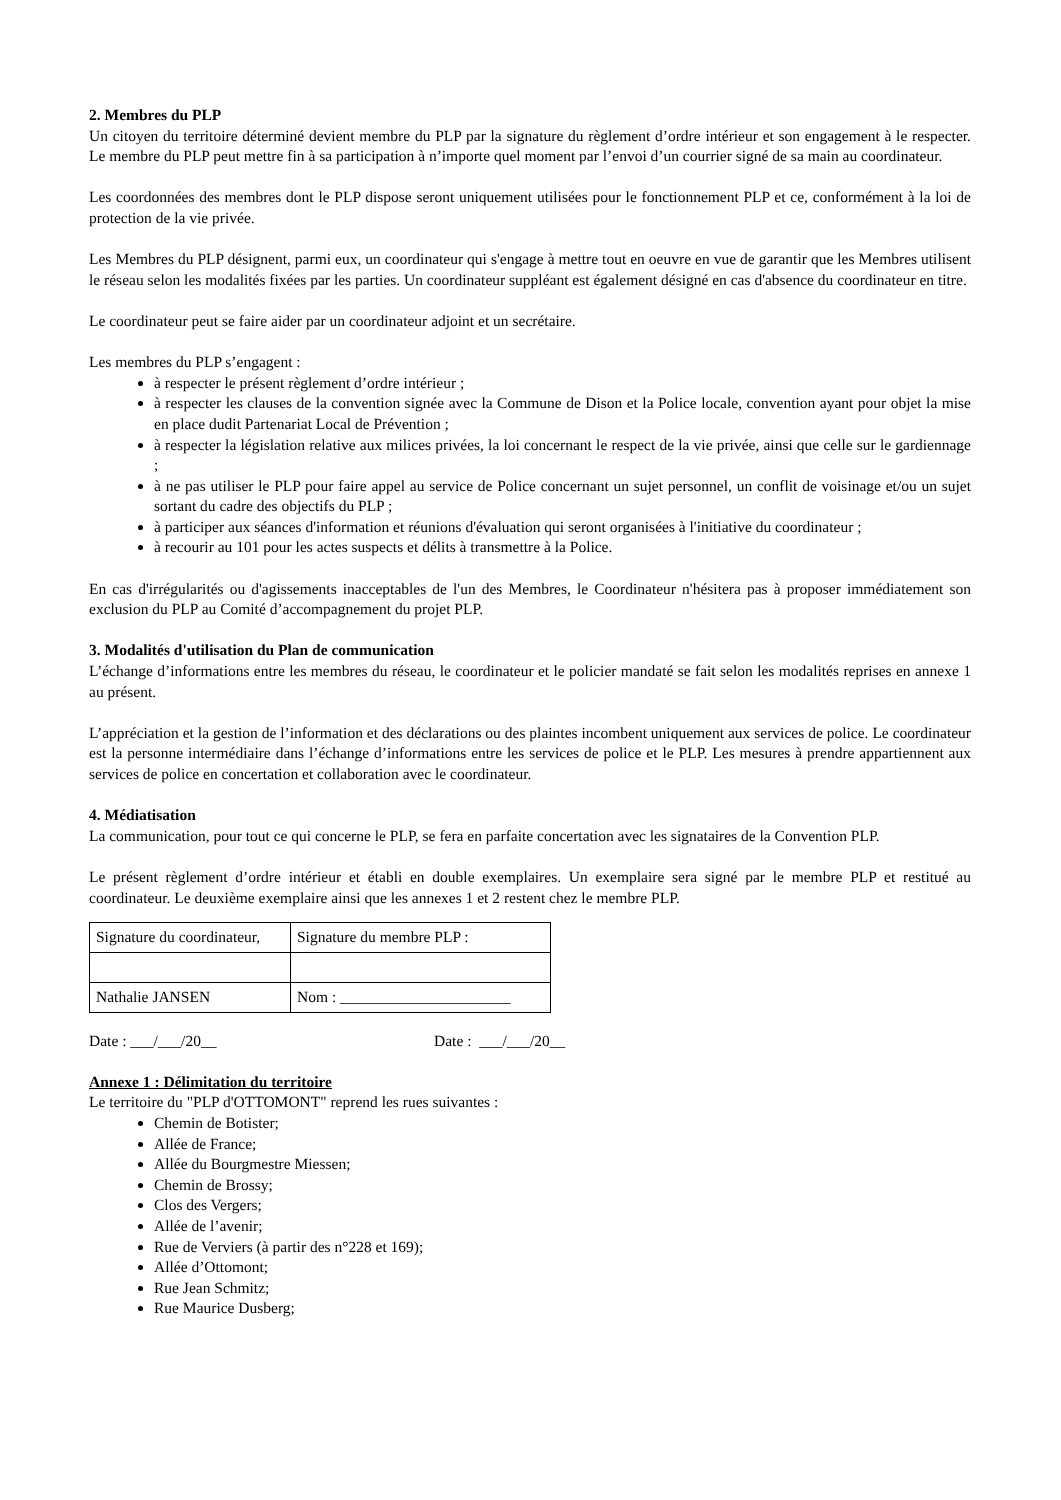2. Membres du PLP
Un citoyen du territoire déterminé devient membre du PLP par la signature du règlement d’ordre intérieur et son engagement à le respecter. Le membre du PLP peut mettre fin à sa participation à n’importe quel moment par l’envoi d’un courrier signé de sa main au coordinateur.
Les coordonnées des membres dont le PLP dispose seront uniquement utilisées pour le fonctionnement PLP et ce, conformément à la loi de protection de la vie privée.
Les Membres du PLP désignent, parmi eux, un coordinateur qui s'engage à mettre tout en oeuvre en vue de garantir que les Membres utilisent le réseau selon les modalités fixées par les parties. Un coordinateur suppléant est également désigné en cas d'absence du coordinateur en titre.
Le coordinateur peut se faire aider par un coordinateur adjoint et un secrétaire.
Les membres du PLP s’engagent :
à respecter le présent règlement d’ordre intérieur ;
à respecter les clauses de la convention signée avec la Commune de Dison et la Police locale, convention ayant pour objet la mise en place dudit Partenariat Local de Prévention ;
à respecter la législation relative aux milices privées, la loi concernant le respect de la vie privée, ainsi que celle sur le gardiennage ;
à ne pas utiliser le PLP pour faire appel au service de Police concernant un sujet personnel, un conflit de voisinage et/ou un sujet sortant du cadre des objectifs du PLP ;
à participer aux séances d'information et réunions d'évaluation qui seront organisées à l'initiative du coordinateur ;
à recourir au 101 pour les actes suspects et délits à transmettre à la Police.
En cas d'irrégularités ou d'agissements inacceptables de l'un des Membres, le Coordinateur n'hésitera pas à proposer immédiatement son exclusion du PLP au Comité d’accompagnement du projet PLP.
3. Modalités d'utilisation du Plan de communication
L’échange d’informations entre les membres du réseau, le coordinateur et le policier mandaté se fait selon les modalités reprises en annexe 1 au présent.
L’appréciation et la gestion de l’information et des déclarations ou des plaintes incombent uniquement aux services de police. Le coordinateur est la personne intermédiaire dans l’échange d’informations entre les services de police et le PLP. Les mesures à prendre appartiennent aux services de police en concertation et collaboration avec le coordinateur.
4. Médiatisation
La communication, pour tout ce qui concerne le PLP, se fera en parfaite concertation avec les signataires de la Convention PLP.
Le présent règlement d’ordre intérieur et établi en double exemplaires. Un exemplaire sera signé par le membre PLP et restitué au coordinateur. Le deuxième exemplaire ainsi que les annexes 1 et 2 restent chez le membre PLP.
| Signature du coordinateur, | Signature du membre PLP : |
| Nathalie JANSEN | Nom : ______________________ |
Date : ___/___/20__ Date : ___/___/20__
Annexe 1 : Délimitation du territoire
Le territoire du "PLP d'OTTOMONT" reprend les rues suivantes :
Chemin de Botister;
Allée de France;
Allée du Bourgmestre Miessen;
Chemin de Brossy;
Clos des Vergers;
Allée de l’avenir;
Rue de Verviers (à partir des n°228 et 169);
Allée d’Ottomont;
Rue Jean Schmitz;
Rue Maurice Dusberg;